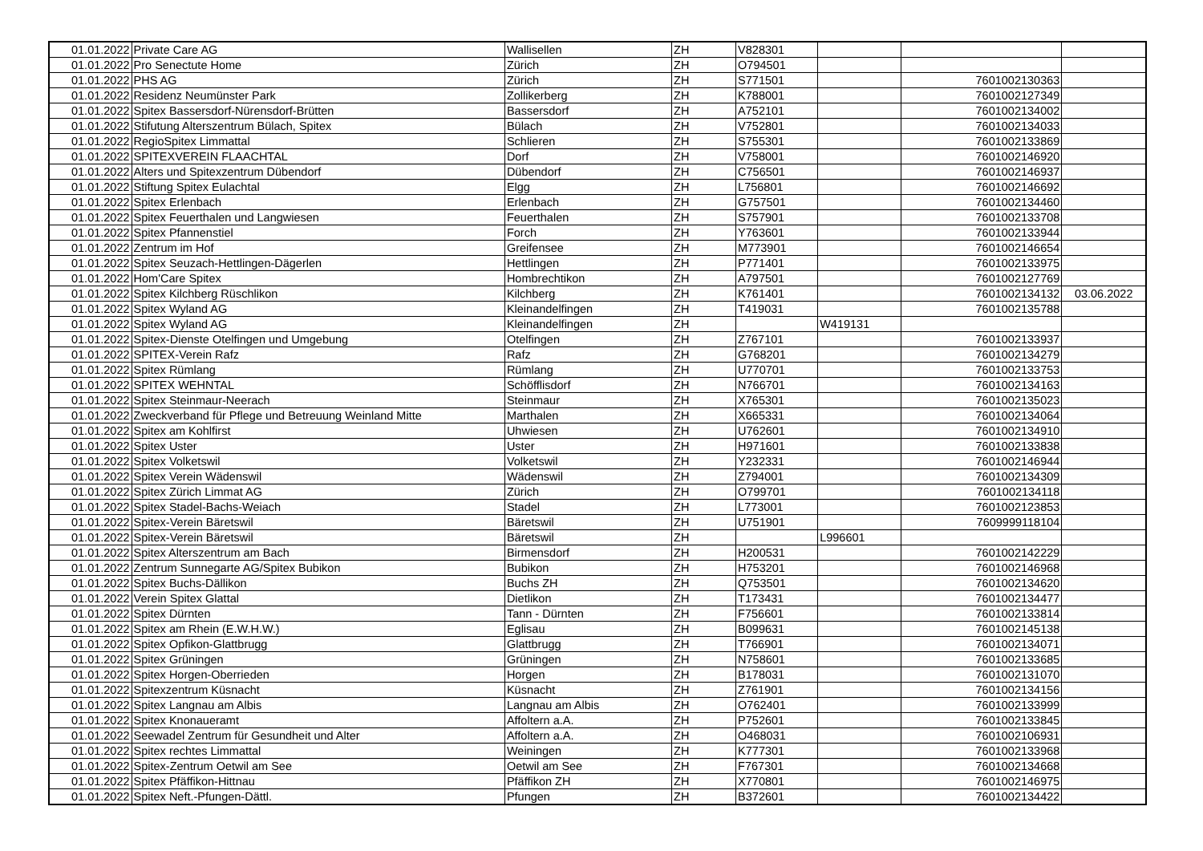| 01.01.2022 | Private Care AG | Wallisellen | ZH | V828301 | | | |
| 01.01.2022 | Pro Senectute Home | Zürich | ZH | O794501 | | | |
| 01.01.2022 | PHS AG | Zürich | ZH | S771501 | | 7601002130363 | |
| 01.01.2022 | Residenz Neumünster Park | Zollikerberg | ZH | K788001 | | 7601002127349 | |
| 01.01.2022 | Spitex Bassersdorf-Nürensdorf-Brütten | Bassersdorf | ZH | A752101 | | 7601002134002 | |
| 01.01.2022 | Stifutung Alterszentrum Bülach, Spitex | Bülach | ZH | V752801 | | 7601002134033 | |
| 01.01.2022 | RegioSpitex Limmattal | Schlieren | ZH | S755301 | | 7601002133869 | |
| 01.01.2022 | SPITEXVEREIN FLAACHTAL | Dorf | ZH | V758001 | | 7601002146920 | |
| 01.01.2022 | Alters und Spitexzentrum Dübendorf | Dübendorf | ZH | C756501 | | 7601002146937 | |
| 01.01.2022 | Stiftung Spitex Eulachtal | Elgg | ZH | L756801 | | 7601002146692 | |
| 01.01.2022 | Spitex Erlenbach | Erlenbach | ZH | G757501 | | 7601002134460 | |
| 01.01.2022 | Spitex Feuerthalen und Langwiesen | Feuerthalen | ZH | S757901 | | 7601002133708 | |
| 01.01.2022 | Spitex Pfannenstiel | Forch | ZH | Y763601 | | 7601002133944 | |
| 01.01.2022 | Zentrum im Hof | Greifensee | ZH | M773901 | | 7601002146654 | |
| 01.01.2022 | Spitex Seuzach-Hettlingen-Dägerlen | Hettlingen | ZH | P771401 | | 7601002133975 | |
| 01.01.2022 | Hom'Care Spitex | Hombrechtikon | ZH | A797501 | | 7601002127769 | |
| 01.01.2022 | Spitex Kilchberg Rüschlikon | Kilchberg | ZH | K761401 | | 7601002134132 | 03.06.2022 |
| 01.01.2022 | Spitex Wyland AG | Kleinandelfingen | ZH | T419031 | | 7601002135788 | |
| 01.01.2022 | Spitex Wyland AG | Kleinandelfingen | ZH | | W419131 | | |
| 01.01.2022 | Spitex-Dienste Otelfingen und Umgebung | Otelfingen | ZH | Z767101 | | 7601002133937 | |
| 01.01.2022 | SPITEX-Verein Rafz | Rafz | ZH | G768201 | | 7601002134279 | |
| 01.01.2022 | Spitex Rümlang | Rümlang | ZH | U770701 | | 7601002133753 | |
| 01.01.2022 | SPITEX WEHNTAL | Schöfflisdorf | ZH | N766701 | | 7601002134163 | |
| 01.01.2022 | Spitex Steinmaur-Neerach | Steinmaur | ZH | X765301 | | 7601002135023 | |
| 01.01.2022 | Zweckverband für Pflege und Betreuung Weinland Mitte | Marthalen | ZH | X665331 | | 7601002134064 | |
| 01.01.2022 | Spitex am Kohlfirst | Uhwiesen | ZH | U762601 | | 7601002134910 | |
| 01.01.2022 | Spitex Uster | Uster | ZH | H971601 | | 7601002133838 | |
| 01.01.2022 | Spitex Volketswil | Volketswil | ZH | Y232331 | | 7601002146944 | |
| 01.01.2022 | Spitex Verein Wädenswil | Wädenswil | ZH | Z794001 | | 7601002134309 | |
| 01.01.2022 | Spitex Zürich Limmat AG | Zürich | ZH | O799701 | | 7601002134118 | |
| 01.01.2022 | Spitex Stadel-Bachs-Weiach | Stadel | ZH | L773001 | | 7601002123853 | |
| 01.01.2022 | Spitex-Verein Bäretswil | Bäretswil | ZH | U751901 | | 7609999118104 | |
| 01.01.2022 | Spitex-Verein Bäretswil | Bäretswil | ZH | | L996601 | | |
| 01.01.2022 | Spitex Alterszentrum am Bach | Birmensdorf | ZH | H200531 | | 7601002142229 | |
| 01.01.2022 | Zentrum Sunnegarte AG/Spitex Bubikon | Bubikon | ZH | H753201 | | 7601002146968 | |
| 01.01.2022 | Spitex Buchs-Dällikon | Buchs ZH | ZH | Q753501 | | 7601002134620 | |
| 01.01.2022 | Verein Spitex Glattal | Dietlikon | ZH | T173431 | | 7601002134477 | |
| 01.01.2022 | Spitex Dürnten | Tann - Dürnten | ZH | F756601 | | 7601002133814 | |
| 01.01.2022 | Spitex am Rhein (E.W.H.W.) | Eglisau | ZH | B099631 | | 7601002145138 | |
| 01.01.2022 | Spitex Opfikon-Glattbrugg | Glattbrugg | ZH | T766901 | | 7601002134071 | |
| 01.01.2022 | Spitex Grüningen | Grüningen | ZH | N758601 | | 7601002133685 | |
| 01.01.2022 | Spitex Horgen-Oberrieden | Horgen | ZH | B178031 | | 7601002131070 | |
| 01.01.2022 | Spitexzentrum Küsnacht | Küsnacht | ZH | Z761901 | | 7601002134156 | |
| 01.01.2022 | Spitex Langnau am Albis | Langnau am Albis | ZH | O762401 | | 7601002133999 | |
| 01.01.2022 | Spitex Knonaueramt | Affoltern a.A. | ZH | P752601 | | 7601002133845 | |
| 01.01.2022 | Seewadel Zentrum für Gesundheit und Alter | Affoltern a.A. | ZH | O468031 | | 7601002106931 | |
| 01.01.2022 | Spitex rechtes Limmattal | Weiningen | ZH | K777301 | | 7601002133968 | |
| 01.01.2022 | Spitex-Zentrum Oetwil am See | Oetwil am See | ZH | F767301 | | 7601002134668 | |
| 01.01.2022 | Spitex Pfäffikon-Hittnau | Pfäffikon ZH | ZH | X770801 | | 7601002146975 | |
| 01.01.2022 | Spitex Neft.-Pfungen-Dättl. | Pfungen | ZH | B372601 | | 7601002134422 | |